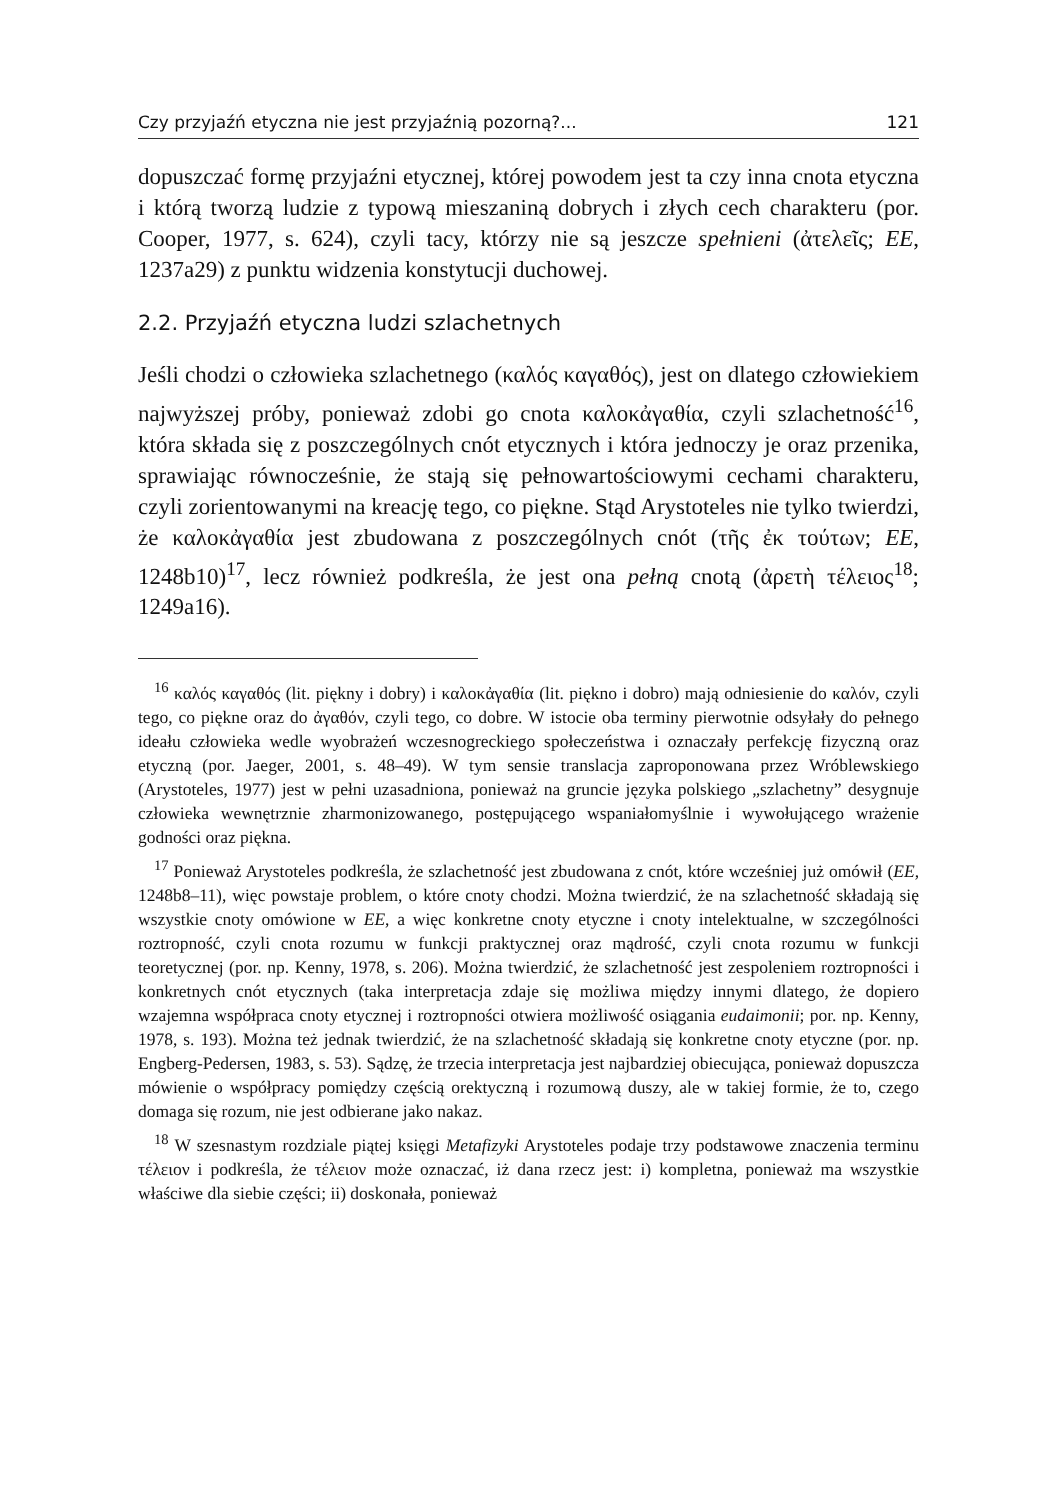Czy przyjaźń etyczna nie jest przyjaźnią pozorną?... 121
dopuszczać formę przyjaźni etycznej, której powodem jest ta czy inna cnota etyczna i którą tworzą ludzie z typową mieszaniną dobrych i złych cech charakteru (por. Cooper, 1977, s. 624), czyli tacy, którzy nie są jeszcze spełnieni (ἀτελεῖς; EE, 1237a29) z punktu widzenia konstytucji duchowej.
2.2. Przyjaźń etyczna ludzi szlachetnych
Jeśli chodzi o człowieka szlachetnego (καλός καγαθός), jest on dlatego człowiekiem najwyższej próby, ponieważ zdobi go cnota καλοκἀγαθία, czyli szlachetność<sup>16</sup>, która składa się z poszczególnych cnót etycznych i która jednoczy je oraz przenika, sprawiając równocześnie, że stają się pełnowartościowymi cechami charakteru, czyli zorientowanymi na kreację tego, co piękne. Stąd Arystoteles nie tylko twierdzi, że καλοκἀγαθία jest zbudowana z poszczególnych cnót (τῆς ἐκ τούτων; EE, 1248b10)<sup>17</sup>, lecz również podkreśla, że jest ona pełną cnotą (ἀρετὴ τέλειος<sup>18</sup>; 1249a16).
<sup>16</sup> καλός καγαθός (lit. piękny i dobry) i καλοκἀγαθία (lit. piękno i dobro) mają odniesienie do καλόν, czyli tego, co piękne oraz do ἀγαθόν, czyli tego, co dobre. W istocie oba terminy pierwotnie odsyłały do pełnego ideału człowieka wedle wyobrażeń wczesnogreckiego społeczeństwa i oznaczały perfekcję fizyczną oraz etyczną (por. Jaeger, 2001, s. 48–49). W tym sensie translacja zaproponowana przez Wróblewskiego (Arystoteles, 1977) jest w pełni uzasadniona, ponieważ na gruncie języka polskiego „szlachetny” desygnuje człowieka wewnętrznie zharmonizowanego, postępującego wspaniałomyślnie i wywołującego wrażenie godności oraz piękna.
<sup>17</sup> Ponieważ Arystoteles podkreśla, że szlachetność jest zbudowana z cnót, które wcześniej już omówił (EE, 1248b8–11), więc powstaje problem, o które cnoty chodzi. Można twierdzić, że na szlachetność składają się wszystkie cnoty omówione w EE, a więc konkretne cnoty etyczne i cnoty intelektualne, w szczególności roztropność, czyli cnota rozumu w funkcji praktycznej oraz mądrość, czyli cnota rozumu w funkcji teoretycznej (por. np. Kenny, 1978, s. 206). Można twierdzić, że szlachetność jest zespoleniem roztropności i konkretnych cnót etycznych (taka interpretacja zdaje się możliwa między innymi dlatego, że dopiero wzajemna współpraca cnoty etycznej i roztropności otwiera możliwość osiągania eudaimonii; por. np. Kenny, 1978, s. 193). Można też jednak twierdzić, że na szlachetność składają się konkretne cnoty etyczne (por. np. Engberg-Pedersen, 1983, s. 53). Sądzę, że trzecia interpretacja jest najbardziej obiecująca, ponieważ dopuszcza mówienie o współpracy pomiędzy częścią orektyczną i rozumową duszy, ale w takiej formie, że to, czego domaga się rozum, nie jest odbierane jako nakaz.
<sup>18</sup> W szesnastym rozdziale piątej księgi Metafizyki Arystoteles podaje trzy podstawowe znaczenia terminu τέλειον i podkreśla, że τέλειον może oznaczać, iż dana rzecz jest: i) kompletna, ponieważ ma wszystkie właściwe dla siebie części; ii) doskonała, ponieważ